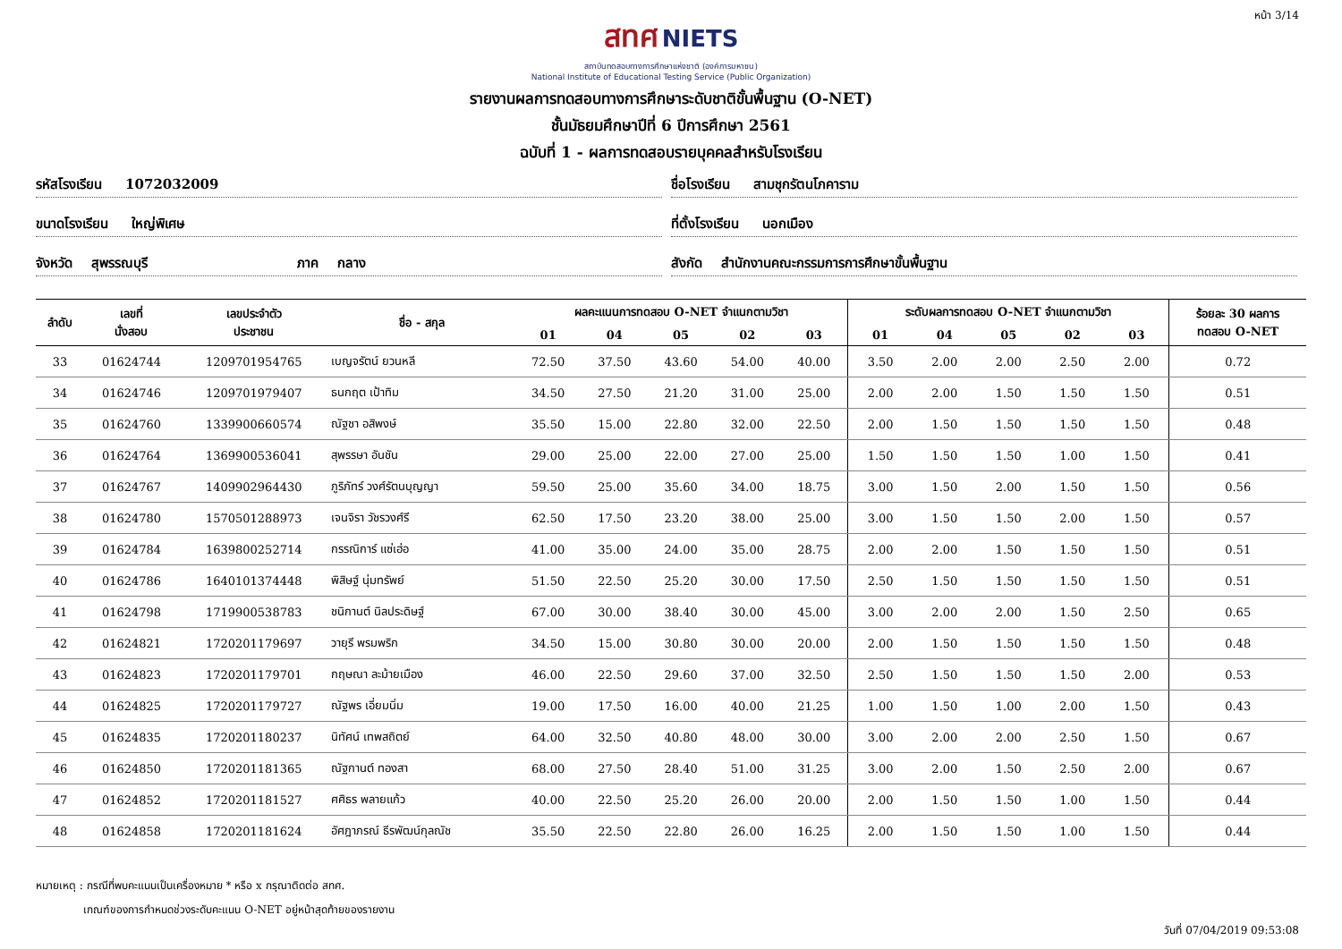หน้า 3/14
สทศ NIETS
สถาบันทดสอบทางการศึกษาแห่งชาติ (องค์การมหาชน)
National Institute of Educational Testing Service (Public Organization)
รายงานผลการทดสอบทางการศึกษาระดับชาติขั้นพื้นฐาน (O-NET)
ชั้นมัธยมศึกษาปีที่ 6 ปีการศึกษา 2561
ฉบับที่ 1 - ผลการทดสอบรายบุคคลสำหรับโรงเรียน
รหัสโรงเรียน 1072032009
ชื่อโรงเรียน สามชุกรัตนโภคาราม
ขนาดโรงเรียน ใหญ่พิเศษ
ที่ตั้งโรงเรียน นอกเมือง
จังหวัด สุพรรณบุรี ภาค กลาง
สังกัด สำนักงานคณะกรรมการการศึกษาขั้นพื้นฐาน
| ลำดับ | เลขที่ นั่งสอบ | เลขประจำตัว ประชาชน | ชื่อ - สกุล | ผลคะแนนการทดสอบ O-NET จำแนกตามวิชา | | | | | ระดับผลการทดสอบ O-NET จำแนกตามวิชา | | | | | ร้อยละ 30 ผลการ ทดสอบ O-NET |
| --- | --- | --- | --- | --- | --- | --- | --- | --- | --- | --- | --- | --- | --- | --- |
| | | | | 01 | 04 | 05 | 02 | 03 | 01 | 04 | 05 | 02 | 03 | |
| 33 | 01624744 | 1209701954765 | เบญจรัตน์ ยวนหลี | 72.50 | 37.50 | 43.60 | 54.00 | 40.00 | 3.50 | 2.00 | 2.00 | 2.50 | 2.00 | 0.72 |
| 34 | 01624746 | 1209701979407 | ธนกฤต เป้าทิม | 34.50 | 27.50 | 21.20 | 31.00 | 25.00 | 2.00 | 2.00 | 1.50 | 1.50 | 1.50 | 0.51 |
| 35 | 01624760 | 1339900660574 | ณัฐชา อสิพงษ์ | 35.50 | 15.00 | 22.80 | 32.00 | 22.50 | 2.00 | 1.50 | 1.50 | 1.50 | 1.50 | 0.48 |
| 36 | 01624764 | 1369900536041 | สุพรรษา อันชัน | 29.00 | 25.00 | 22.00 | 27.00 | 25.00 | 1.50 | 1.50 | 1.50 | 1.00 | 1.50 | 0.41 |
| 37 | 01624767 | 1409902964430 | ภูริภัทร์ วงศ์รัตนบุญญา | 59.50 | 25.00 | 35.60 | 34.00 | 18.75 | 3.00 | 1.50 | 2.00 | 1.50 | 1.50 | 0.56 |
| 38 | 01624780 | 1570501288973 | เจนจิรา วัชรวงศ์รี | 62.50 | 17.50 | 23.20 | 38.00 | 25.00 | 3.00 | 1.50 | 1.50 | 2.00 | 1.50 | 0.57 |
| 39 | 01624784 | 1639800252714 | กรรณิการ์ แซ่เฮ่อ | 41.00 | 35.00 | 24.00 | 35.00 | 28.75 | 2.00 | 2.00 | 1.50 | 1.50 | 1.50 | 0.51 |
| 40 | 01624786 | 1640101374448 | พิสิษฐ์ นุ่มทรัพย์ | 51.50 | 22.50 | 25.20 | 30.00 | 17.50 | 2.50 | 1.50 | 1.50 | 1.50 | 1.50 | 0.51 |
| 41 | 01624798 | 1719900538783 | ชนิกานต์ นิลประดิษฐ์ | 67.00 | 30.00 | 38.40 | 30.00 | 45.00 | 3.00 | 2.00 | 2.00 | 1.50 | 2.50 | 0.65 |
| 42 | 01624821 | 1720201179697 | วายุรี พรมพริก | 34.50 | 15.00 | 30.80 | 30.00 | 20.00 | 2.00 | 1.50 | 1.50 | 1.50 | 1.50 | 0.48 |
| 43 | 01624823 | 1720201179701 | กฤษณา ละม้ายเมือง | 46.00 | 22.50 | 29.60 | 37.00 | 32.50 | 2.50 | 1.50 | 1.50 | 1.50 | 2.00 | 0.53 |
| 44 | 01624825 | 1720201179727 | ณัฐพร เอี่ยมนิ่ม | 19.00 | 17.50 | 16.00 | 40.00 | 21.25 | 1.00 | 1.50 | 1.00 | 2.00 | 1.50 | 0.43 |
| 45 | 01624835 | 1720201180237 | นิทัศน์ เทพสถิตย์ | 64.00 | 32.50 | 40.80 | 48.00 | 30.00 | 3.00 | 2.00 | 2.00 | 2.50 | 1.50 | 0.67 |
| 46 | 01624850 | 1720201181365 | ณัฐกานต์ ทองสา | 68.00 | 27.50 | 28.40 | 51.00 | 31.25 | 3.00 | 2.00 | 1.50 | 2.50 | 2.00 | 0.67 |
| 47 | 01624852 | 1720201181527 | ศศิธร พลายแก้ว | 40.00 | 22.50 | 25.20 | 26.00 | 20.00 | 2.00 | 1.50 | 1.50 | 1.00 | 1.50 | 0.44 |
| 48 | 01624858 | 1720201181624 | อัศฎาภรณ์ ธีรพัฒน์กุลณัช | 35.50 | 22.50 | 22.80 | 26.00 | 16.25 | 2.00 | 1.50 | 1.50 | 1.00 | 1.50 | 0.44 |
หมายเหตุ : กรณีที่พบคะแนนเป็นเครื่องหมาย * หรือ x กรุณาติดต่อ สทศ.
เกณฑ์ของการกำหนดช่วงระดับคะแนน O-NET อยู่หน้าสุดท้ายของรายงาน
วันที่ 07/04/2019 09:53:08